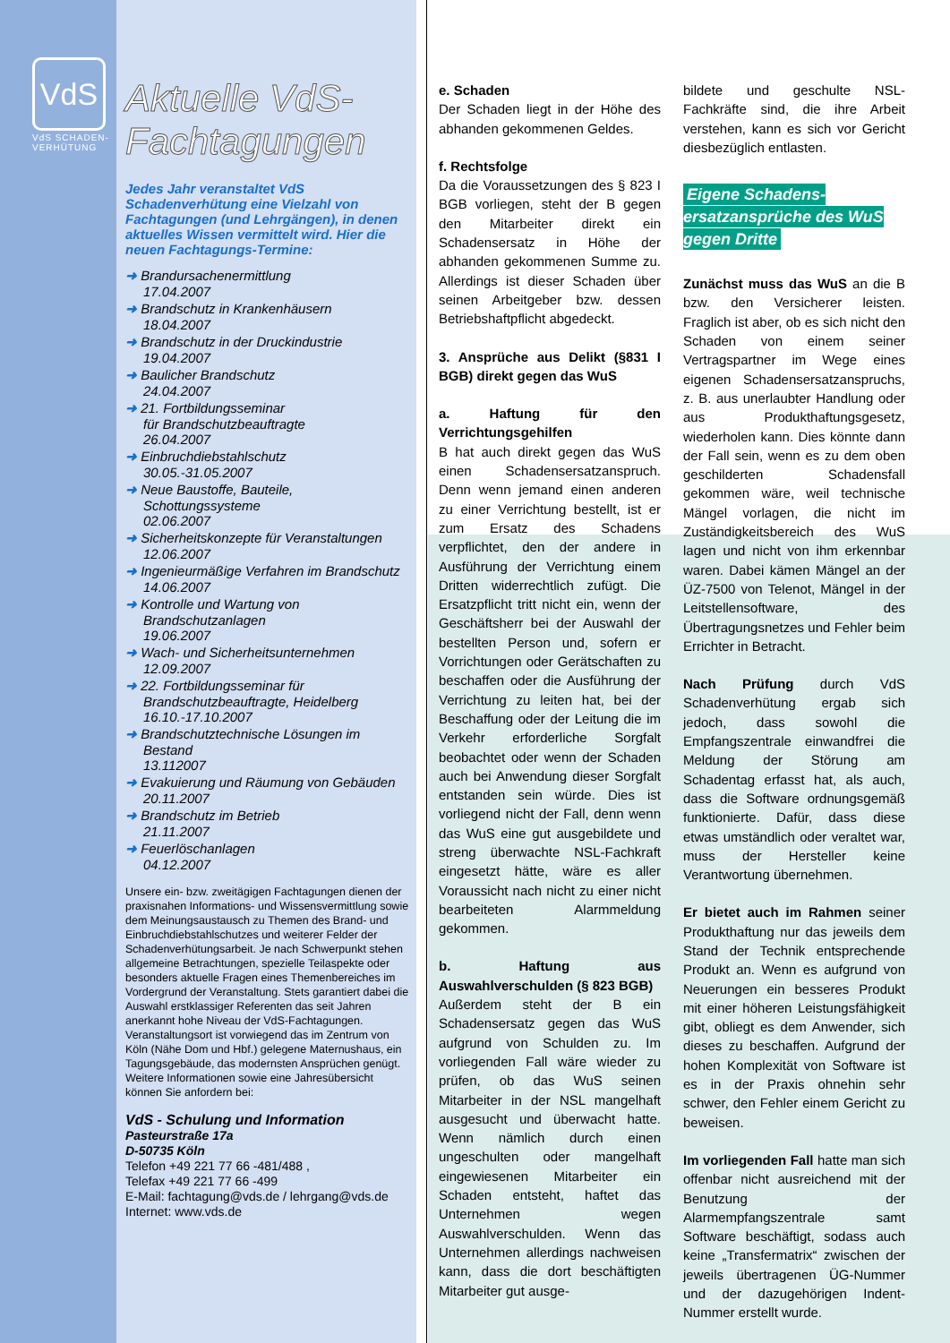VdS
VdS SCHADEN-
VERHÜTUNG
Aktuelle VdS-
Fachtagungen
Jedes Jahr veranstaltet VdS Schadenverhütung eine Vielzahl von Fachtagungen (und Lehrgängen), in denen aktuelles Wissen vermittelt wird. Hier die neuen Fachtagungs-Termine:
➜ Brandursachenermittlung
17.04.2007
➜ Brandschutz in Krankenhäusern
18.04.2007
➜ Brandschutz in der Druckindustrie
19.04.2007
➜ Baulicher Brandschutz
24.04.2007
➜ 21. Fortbildungsseminar
für Brandschutzbeauftragte
26.04.2007
➜ Einbruchdiebstahlschutz
30.05.-31.05.2007
➜ Neue Baustoffe, Bauteile,
Schottungssysteme
02.06.2007
➜ Sicherheitskonzepte für Veranstaltungen
12.06.2007
➜ Ingenieurmäßige Verfahren im Brandschutz
14.06.2007
➜ Kontrolle und Wartung von Brandschutzanlagen
19.06.2007
➜ Wach- und Sicherheitsunternehmen
12.09.2007
➜ 22. Fortbildungsseminar für Brandschutzbeauftragte, Heidelberg
16.10.-17.10.2007
➜ Brandschutztechnische Lösungen im Bestand
13.112007
➜ Evakuierung und Räumung von Gebäuden
20.11.2007
➜ Brandschutz im Betrieb
21.11.2007
➜ Feuerlöschanlagen
04.12.2007
Unsere ein- bzw. zweitägigen Fachtagungen dienen der praxisnahen Informations- und Wissensvermittlung sowie dem Meinungsaustausch zu Themen des Brand- und Einbruchdiebstahlschutzes und weiterer Felder der Schadenverhütungsarbeit. Je nach Schwerpunkt stehen allgemeine Betrachtungen, spezielle Teilaspekte oder besonders aktuelle Fragen eines Themenbereiches im Vordergrund der Veranstaltung. Stets garantiert dabei die Auswahl erstklassiger Referenten das seit Jahren anerkannt hohe Niveau der VdS-Fachtagungen. Veranstaltungsort ist vorwiegend das im Zentrum von Köln (Nähe Dom und Hbf.) gelegene Maternushaus, ein Tagungsgebäude, das modernsten Ansprüchen genügt. Weitere Informationen sowie eine Jahresübersicht können Sie anfordern bei:
VdS - Schulung und Information
Pasteurstraße 17a
D-50735 Köln
Telefon +49 221 77 66 -481/488 ,
Telefax +49 221 77 66 -499
E-Mail: fachtagung@vds.de / lehrgang@vds.de
Internet: www.vds.de
e. Schaden
Der Schaden liegt in der Höhe des abhanden gekommenen Geldes.
f. Rechtsfolge
Da die Voraussetzungen des § 823 I BGB vorliegen, steht der B gegen den Mitarbeiter direkt ein Schadensersatz in Höhe der abhanden gekommenen Summe zu. Allerdings ist dieser Schaden über seinen Arbeitgeber bzw. dessen Betriebshaftpflicht abgedeckt.
3. Ansprüche aus Delikt (§831 I BGB) direkt gegen das WuS
a. Haftung für den Verrichtungsgehilfen
B hat auch direkt gegen das WuS einen Schadensersatzanspruch. Denn wenn jemand einen anderen zu einer Verrichtung bestellt, ist er zum Ersatz des Schadens verpflichtet, den der andere in Ausführung der Verrichtung einem Dritten widerrechtlich zufügt. Die Ersatzpflicht tritt nicht ein, wenn der Geschäftsherr bei der Auswahl der bestellten Person und, sofern er Vorrichtungen oder Gerätschaften zu beschaffen oder die Ausführung der Verrichtung zu leiten hat, bei der Beschaffung oder der Leitung die im Verkehr erforderliche Sorgfalt beobachtet oder wenn der Schaden auch bei Anwendung dieser Sorgfalt entstanden sein würde. Dies ist vorliegend nicht der Fall, denn wenn das WuS eine gut ausgebildete und streng überwachte NSL-Fachkraft eingesetzt hätte, wäre es aller Voraussicht nach nicht zu einer nicht bearbeiteten Alarmmeldung gekommen.
b. Haftung aus Auswahlverschulden (§ 823 BGB)
Außerdem steht der B ein Schadensersatz gegen das WuS aufgrund von Schulden zu. Im vorliegenden Fall wäre wieder zu prüfen, ob das WuS seinen Mitarbeiter in der NSL mangelhaft ausgesucht und überwacht hatte. Wenn nämlich durch einen ungeschulten oder mangelhaft eingewiesenen Mitarbeiter ein Schaden entsteht, haftet das Unternehmen wegen Auswahlverschulden. Wenn das Unternehmen allerdings nachweisen kann, dass die dort beschäftigten Mitarbeiter gut ausge-
bildete und geschulte NSL-Fachkräfte sind, die ihre Arbeit verstehen, kann es sich vor Gericht diesbezüglich entlasten.
Eigene Schadens-
ersatzansprüche des WuS
gegen Dritte
Zunächst muss das WuS an die B bzw. den Versicherer leisten. Fraglich ist aber, ob es sich nicht den Schaden von einem seiner Vertragspartner im Wege eines eigenen Schadensersatzanspruchs, z. B. aus unerlaubter Handlung oder aus Produkthaftungsgesetz, wiederholen kann. Dies könnte dann der Fall sein, wenn es zu dem oben geschilderten Schadensfall gekommen wäre, weil technische Mängel vorlagen, die nicht im Zuständigkeitsbereich des WuS lagen und nicht von ihm erkennbar waren. Dabei kämen Mängel an der ÜZ-7500 von Telenot, Mängel in der Leitstellensoftware, des Übertragungsnetzes und Fehler beim Errichter in Betracht.
Nach Prüfung durch VdS Schadenverhütung ergab sich jedoch, dass sowohl die Empfangszentrale einwandfrei die Meldung der Störung am Schadentag erfasst hat, als auch, dass die Software ordnungsgemäß funktionierte. Dafür, dass diese etwas umständlich oder veraltet war, muss der Hersteller keine Verantwortung übernehmen.
Er bietet auch im Rahmen seiner Produkthaftung nur das jeweils dem Stand der Technik entsprechende Produkt an. Wenn es aufgrund von Neuerungen ein besseres Produkt mit einer höheren Leistungsfähigkeit gibt, obliegt es dem Anwender, sich dieses zu beschaffen. Aufgrund der hohen Komplexität von Software ist es in der Praxis ohnehin sehr schwer, den Fehler einem Gericht zu beweisen.
Im vorliegenden Fall hatte man sich offenbar nicht ausreichend mit der Benutzung der Alarmempfangszentrale samt Software beschäftigt, sodass auch keine „Transfermatrix“ zwischen der jeweils übertragenen ÜG-Nummer und der dazugehörigen Indent-Nummer erstellt wurde.